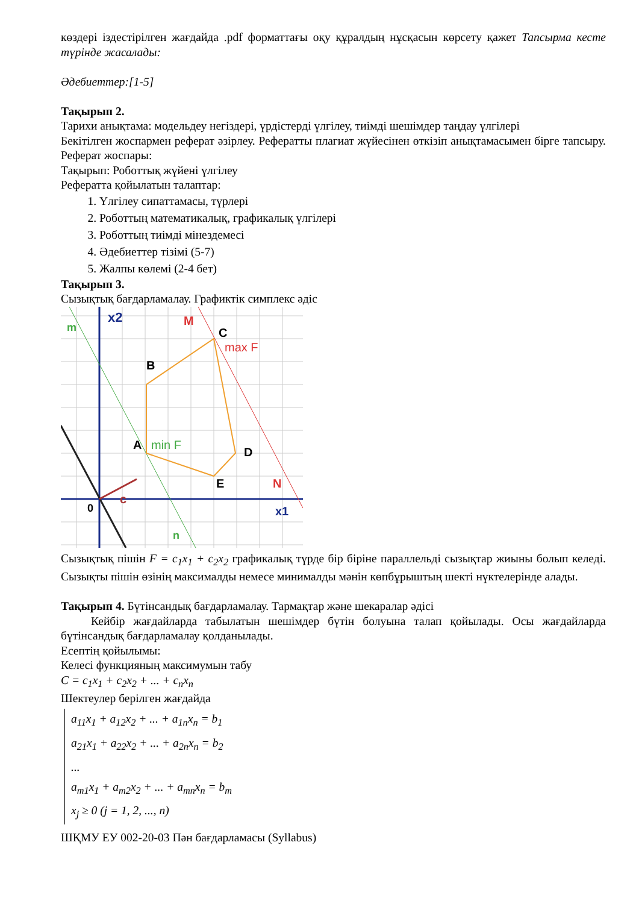көздері іздестірілген жағдайда .pdf форматтағы оқу құралдың нұсқасын көрсету қажет Тапсырма кесте түрінде жасалады:
Әдебиеттер:[1-5]
Тақырып 2.
Тарихи анықтама: модельдеу негіздері, үрдістерді үлгілеу, тиімді шешімдер таңдау үлгілері
Бекітілген жоспармен реферат әзірлеу. Рефератты плагиат жүйесінен өткізіп анықтамасымен бірге тапсыру. Реферат жоспары:
Тақырып: Роботтық жүйені үлгілеу
Рефератта қойылатын талаптар:
1. Үлгілеу сипаттамасы, түрлері
2. Роботтың математикалық, графикалық үлгілері
3. Роботтың тиімді мінездемесі
4. Әдебиеттер тізімі (5-7)
5. Жалпы көлемі (2-4 бет)
Тақырып 3.
Сызықтық бағдарламалау. Графиктік симплекс әдіс
x2
m
M
C
max F
B
A
min F
D
E
N
0
c
x1
n
Сызықтық пішін F = c<sub>1</sub>x<sub>1</sub> + c<sub>2</sub>x<sub>2</sub> графикалық түрде бір біріне параллельді сызықтар жиыны болып келеді. Сызықты пішін өзінің максималды немесе минималды мәнін көпбұрыштың шекті нүктелерінде алады.
Тақырып 4. Бүтінсандық бағдарламалау. Тармақтар және шекаралар әдісі
Кейбір жағдайларда табылатын шешімдер бүтін болуына талап қойылады. Осы жағдайларда бүтінсандық бағдарламалау қолданылады.
Есептің қойылымы:
Келесі функцияның максимумын табу
C = c<sub>1</sub>x<sub>1</sub> + c<sub>2</sub>x<sub>2</sub> + ... + c<sub>n</sub>x<sub>n</sub>
Шектеулер берілген жағдайда
a<sub>11</sub>x<sub>1</sub> + a<sub>12</sub>x<sub>2</sub> + ... + a<sub>1n</sub>x<sub>n</sub> = b<sub>1</sub>
a<sub>21</sub>x<sub>1</sub> + a<sub>22</sub>x<sub>2</sub> + ... + a<sub>2n</sub>x<sub>n</sub> = b<sub>2</sub>
...
a<sub>m1</sub>x<sub>1</sub> + a<sub>m2</sub>x<sub>2</sub> + ... + a<sub>mn</sub>x<sub>n</sub> = b<sub>m</sub>
x<sub>j</sub> ≥ 0 (j = 1, 2, ..., n)
ШҚМУ ЕУ 002-20-03 Пән бағдарламасы (Syllabus)